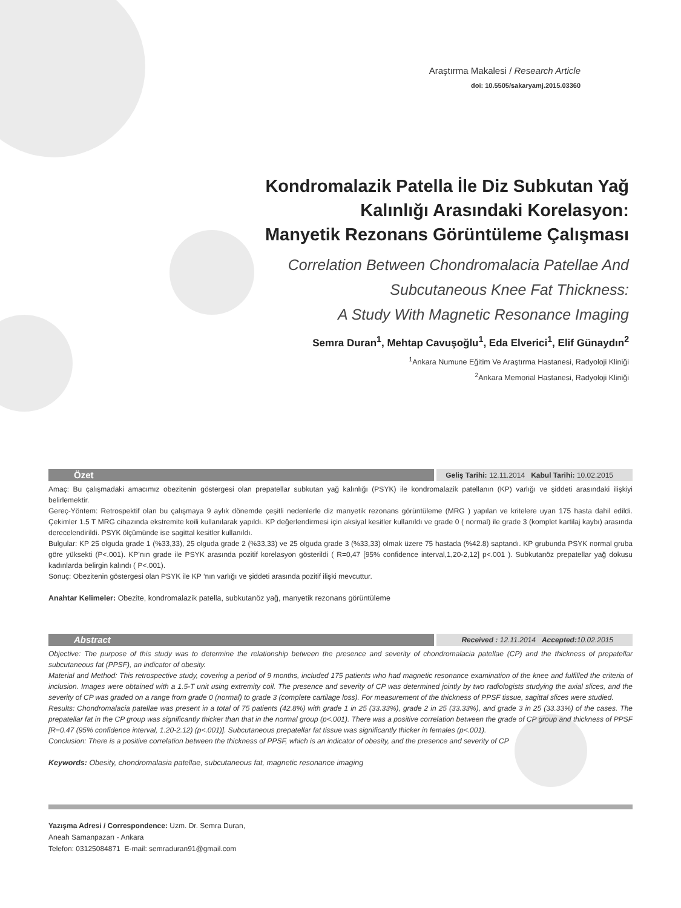Araştırma Makalesi / Research Article
doi: 10.5505/sakaryamj.2015.03360
Kondromalazik Patella İle Diz Subkutan Yağ
Kalınlığı Arasındaki Korelasyon:
Manyetik Rezonans Görüntüleme Çalışması
Correlation Between Chondromalacia Patellae And
Subcutaneous Knee Fat Thickness:
A Study With Magnetic Resonance Imaging
Semra Duran<sup>1</sup>, Mehtap Cavuşoğlu<sup>1</sup>, Eda Elverici<sup>1</sup>, Elif Günaydın<sup>2</sup>
<sup>1</sup> Ankara Numune Eğitim Ve Araştırma Hastanesi, Radyoloji Kliniği
<sup>2</sup> Ankara Memorial Hastanesi, Radyoloji Kliniği
Özet
Geliş Tarihi: 12.11.2014 Kabul Tarihi: 10.02.2015
Amaç: Bu çalışmadaki amacımız obezitenin göstergesi olan prepatellar subkutan yağ kalınlığı (PSYK) ile kondromalazik patellanın (KP) varlığı ve şiddeti arasındaki ilişkiyi belirlemektir.
Gereç-Yöntem: Retrospektif olan bu çalışmaya 9 aylık dönemde çeşitli nedenlerle diz manyetik rezonans görüntüleme (MRG ) yapılan ve kritelere uyan 175 hasta dahil edildi. Çekimler 1.5 T MRG cihazında ekstremite koili kullanılarak yapıldı. KP değerlendirmesi için aksiyal kesitler kullanıldı ve grade 0 ( normal) ile grade 3 (komplet kartilaj kaybı) arasında derecelendirildi. PSYK ölçümünde ise sagittal kesitler kullanıldı.
Bulgular: KP 25 olguda grade 1 (%33,33), 25 olguda grade 2 (%33,33) ve 25 olguda grade 3 (%33,33) olmak üzere 75 hastada (%42.8) saptandı. KP grubunda PSYK normal gruba göre yüksekti (P<.001). KP’nın grade ile PSYK arasında pozitif korelasyon gösterildi ( R=0,47 [95% confidence interval,1,20-2,12] p<.001 ). Subkutanöz prepatellar yağ dokusu kadınlarda belirgin kalındı ( P<.001).
Sonuç: Obezitenin göstergesi olan PSYK ile KP ‘nın varlığı ve şiddeti arasında pozitif ilişki mevcuttur.
Anahtar Kelimeler: Obezite, kondromalazik patella, subkutanöz yağ, manyetik rezonans görüntüleme
Abstract
Received : 12.11.2014 Accepted: 10.02.2015
Objective: The purpose of this study was to determine the relationship between the presence and severity of chondromalacia patellae (CP) and the thickness of prepatellar subcutaneous fat (PPSF), an indicator of obesity.
Material and Method: This retrospective study, covering a period of 9 months, included 175 patients who had magnetic resonance examination of the knee and fulfilled the criteria of inclusion. Images were obtained with a 1.5-T unit using extremity coil. The presence and severity of CP was determined jointly by two radiologists studying the axial slices, and the severity of CP was graded on a range from grade 0 (normal) to grade 3 (complete cartilage loss). For measurement of the thickness of PPSF tissue, sagittal slices were studied.
Results: Chondromalacia patellae was present in a total of 75 patients (42.8%) with grade 1 in 25 (33.33%), grade 2 in 25 (33.33%), and grade 3 in 25 (33.33%) of the cases. The prepatellar fat in the CP group was significantly thicker than that in the normal group (p<.001). There was a positive correlation between the grade of CP group and thickness of PPSF [R=0.47 (95% confidence interval, 1.20-2.12) (p<.001)]. Subcutaneous prepatellar fat tissue was significantly thicker in females (p<.001).
Conclusion: There is a positive correlation between the thickness of PPSF, which is an indicator of obesity, and the presence and severity of CP
Keywords: Obesity, chondromalasia patellae, subcutaneous fat, magnetic resonance imaging
Yazışma Adresi / Correspondence: Uzm. Dr. Semra Duran,
Aneah Samanpazarı - Ankara
Telefon: 03125084871 E-mail: semraduran91@gmail.com